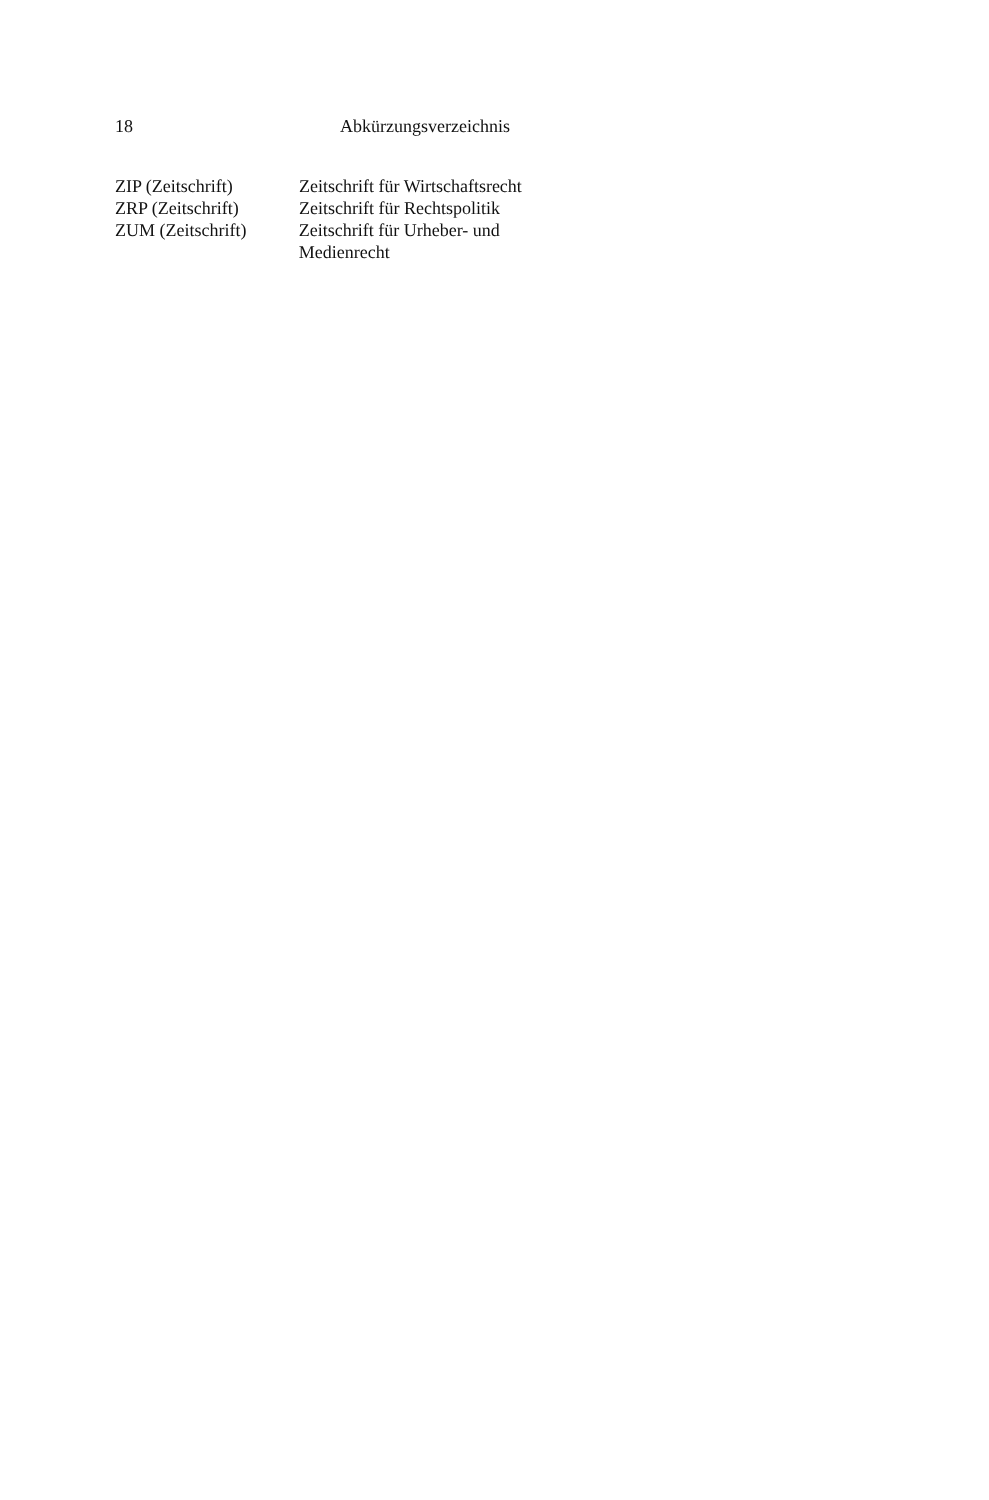18 Abkürzungsverzeichnis
ZIP (Zeitschrift) Zeitschrift für Wirtschaftsrecht
ZRP (Zeitschrift) Zeitschrift für Rechtspolitik
ZUM (Zeitschrift) Zeitschrift für Urheber- und Medienrecht